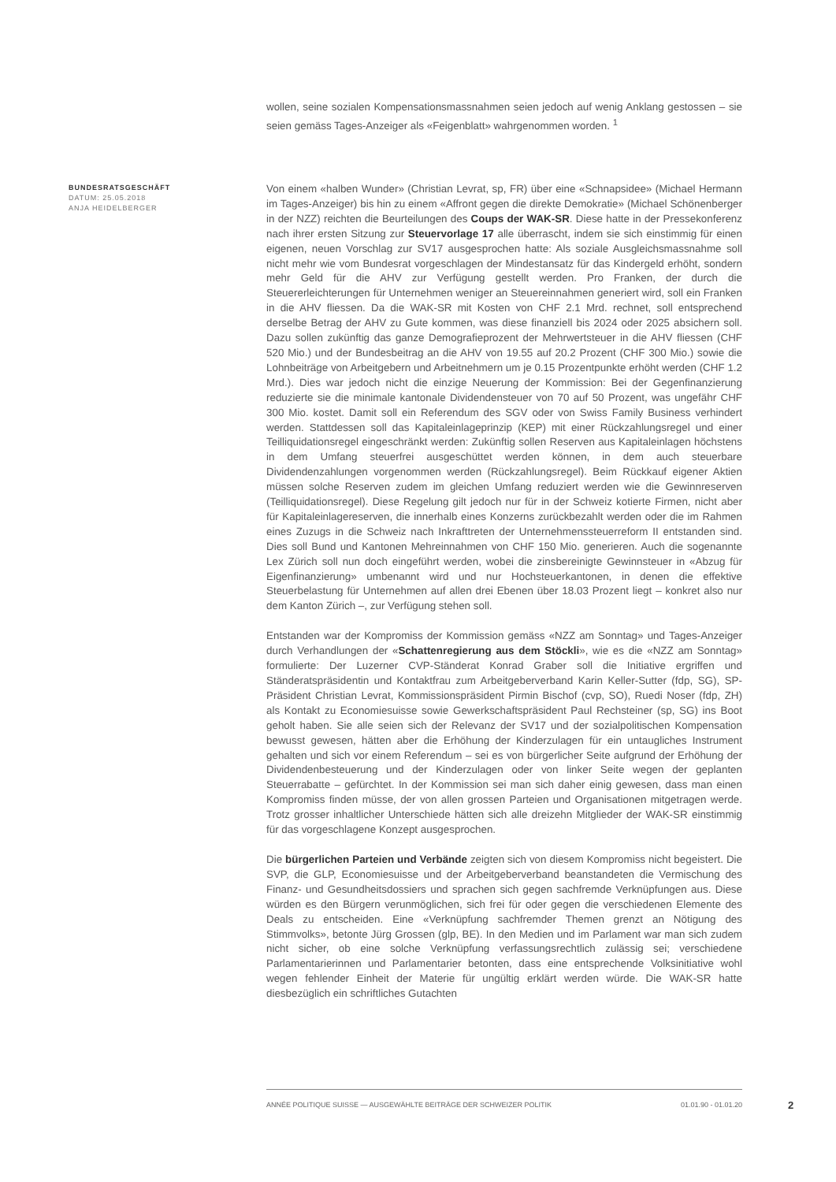wollen, seine sozialen Kompensationsmassnahmen seien jedoch auf wenig Anklang gestossen – sie seien gemäss Tages-Anzeiger als «Feigenblatt» wahrgenommen worden. <sup>1</sup>
BUNDESRATSGESCHÄFT
DATUM: 25.05.2018
ANJA HEIDELBERGER
Von einem «halben Wunder» (Christian Levrat, sp, FR) über eine «Schnapsidee» (Michael Hermann im Tages-Anzeiger) bis hin zu einem «Affront gegen die direkte Demokratie» (Michael Schönenberger in der NZZ) reichten die Beurteilungen des Coups der WAK-SR. Diese hatte in der Pressekonferenz nach ihrer ersten Sitzung zur Steuervorlage 17 alle überrascht, indem sie sich einstimmig für einen eigenen, neuen Vorschlag zur SV17 ausgesprochen hatte: Als soziale Ausgleichsmassnahme soll nicht mehr wie vom Bundesrat vorgeschlagen der Mindestansatz für das Kindergeld erhöht, sondern mehr Geld für die AHV zur Verfügung gestellt werden. Pro Franken, der durch die Steuererleichterungen für Unternehmen weniger an Steuereinnahmen generiert wird, soll ein Franken in die AHV fliessen. Da die WAK-SR mit Kosten von CHF 2.1 Mrd. rechnet, soll entsprechend derselbe Betrag der AHV zu Gute kommen, was diese finanziell bis 2024 oder 2025 absichern soll. Dazu sollen zukünftig das ganze Demografieprozent der Mehrwertsteuer in die AHV fliessen (CHF 520 Mio.) und der Bundesbeitrag an die AHV von 19.55 auf 20.2 Prozent (CHF 300 Mio.) sowie die Lohnbeiträge von Arbeitgebern und Arbeitnehmern um je 0.15 Prozentpunkte erhöht werden (CHF 1.2 Mrd.). Dies war jedoch nicht die einzige Neuerung der Kommission: Bei der Gegenfinanzierung reduzierte sie die minimale kantonale Dividendensteuer von 70 auf 50 Prozent, was ungefähr CHF 300 Mio. kostet. Damit soll ein Referendum des SGV oder von Swiss Family Business verhindert werden. Stattdessen soll das Kapitaleinlageprinzip (KEP) mit einer Rückzahlungsregel und einer Teilliquidationsregel eingeschränkt werden: Zukünftig sollen Reserven aus Kapitaleinlagen höchstens in dem Umfang steuerfrei ausgeschüttet werden können, in dem auch steuerbare Dividendenzahlungen vorgenommen werden (Rückzahlungsregel). Beim Rückkauf eigener Aktien müssen solche Reserven zudem im gleichen Umfang reduziert werden wie die Gewinnreserven (Teilliquidationsregel). Diese Regelung gilt jedoch nur für in der Schweiz kotierte Firmen, nicht aber für Kapitaleinlagereserven, die innerhalb eines Konzerns zurückbezahlt werden oder die im Rahmen eines Zuzugs in die Schweiz nach Inkrafttreten der Unternehmenssteuerreform II entstanden sind. Dies soll Bund und Kantonen Mehreinnahmen von CHF 150 Mio. generieren. Auch die sogenannte Lex Zürich soll nun doch eingeführt werden, wobei die zinsbereinigte Gewinnsteuer in «Abzug für Eigenfinanzierung» umbenannt wird und nur Hochsteuerkantonen, in denen die effektive Steuerbelastung für Unternehmen auf allen drei Ebenen über 18.03 Prozent liegt – konkret also nur dem Kanton Zürich –, zur Verfügung stehen soll.
Entstanden war der Kompromiss der Kommission gemäss «NZZ am Sonntag» und Tages-Anzeiger durch Verhandlungen der «Schattenregierung aus dem Stöckli», wie es die «NZZ am Sonntag» formulierte: Der Luzerner CVP-Ständerat Konrad Graber soll die Initiative ergriffen und Ständeratspräsidentin und Kontaktfrau zum Arbeitgeberverband Karin Keller-Sutter (fdp, SG), SP-Präsident Christian Levrat, Kommissionspräsident Pirmin Bischof (cvp, SO), Ruedi Noser (fdp, ZH) als Kontakt zu Economiesuisse sowie Gewerkschaftspräsident Paul Rechsteiner (sp, SG) ins Boot geholt haben. Sie alle seien sich der Relevanz der SV17 und der sozialpolitischen Kompensation bewusst gewesen, hätten aber die Erhöhung der Kinderzulagen für ein untaugliches Instrument gehalten und sich vor einem Referendum – sei es von bürgerlicher Seite aufgrund der Erhöhung der Dividendenbesteuerung und der Kinderzulagen oder von linker Seite wegen der geplanten Steuerrabatte – gefürchtet. In der Kommission sei man sich daher einig gewesen, dass man einen Kompromiss finden müsse, der von allen grossen Parteien und Organisationen mitgetragen werde. Trotz grosser inhaltlicher Unterschiede hätten sich alle dreizehn Mitglieder der WAK-SR einstimmig für das vorgeschlagene Konzept ausgesprochen.
Die bürgerlichen Parteien und Verbände zeigten sich von diesem Kompromiss nicht begeistert. Die SVP, die GLP, Economiesuisse und der Arbeitgeberverband beanstandeten die Vermischung des Finanz- und Gesundheitsdossiers und sprachen sich gegen sachfremde Verknüpfungen aus. Diese würden es den Bürgern verunmöglichen, sich frei für oder gegen die verschiedenen Elemente des Deals zu entscheiden. Eine «Verknüpfung sachfremder Themen grenzt an Nötigung des Stimmvolks», betonte Jürg Grossen (glp, BE). In den Medien und im Parlament war man sich zudem nicht sicher, ob eine solche Verknüpfung verfassungsrechtlich zulässig sei; verschiedene Parlamentarierinnen und Parlamentarier betonten, dass eine entsprechende Volksinitiative wohl wegen fehlender Einheit der Materie für ungültig erklärt werden würde. Die WAK-SR hatte diesbezüglich ein schriftliches Gutachten
ANNÉE POLITIQUE SUISSE — AUSGEWÄHLTE BEITRÄGE DER SCHWEIZER POLITIK 01.01.90 - 01.01.20
2